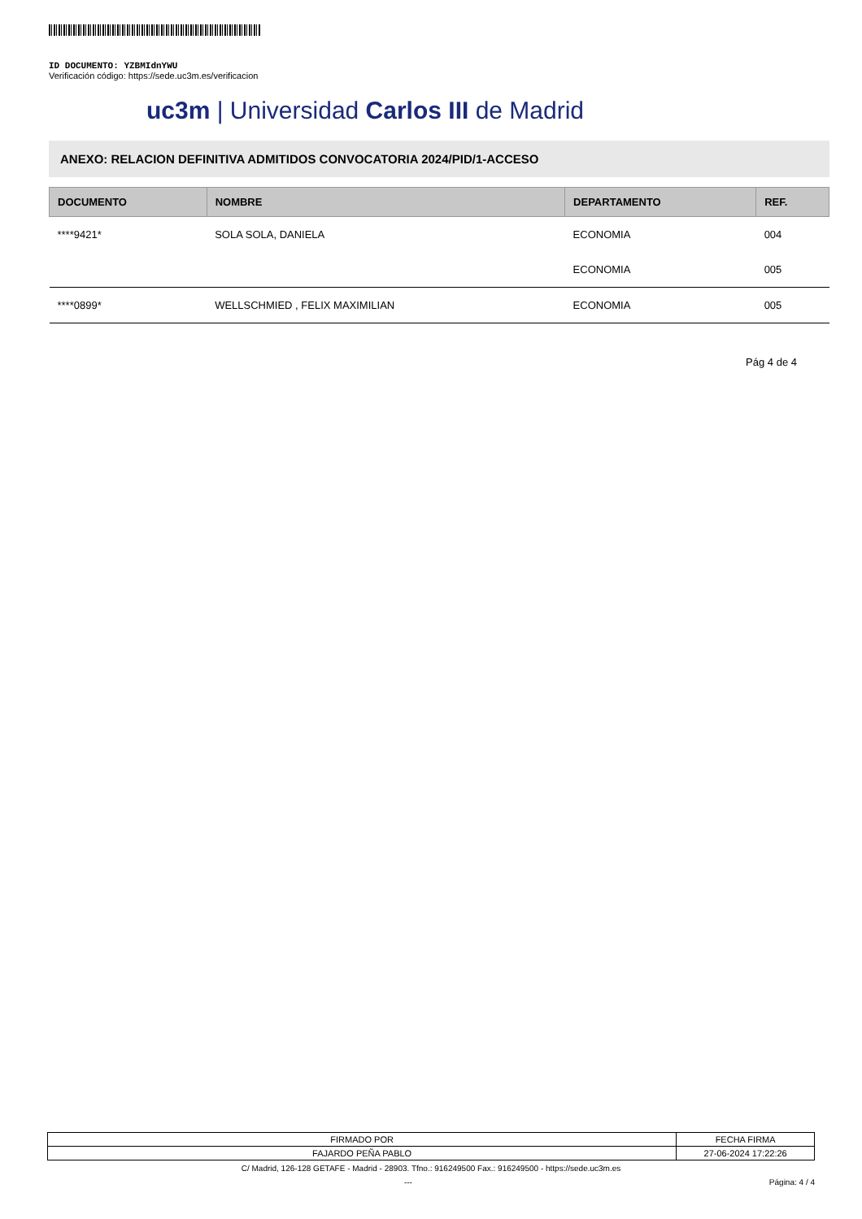ID DOCUMENTO: YZBMIdnYWU
Verificación código: https://sede.uc3m.es/verificacion
uc3m | Universidad Carlos III de Madrid
ANEXO: RELACION DEFINITIVA ADMITIDOS CONVOCATORIA 2024/PID/1-ACCESO
| DOCUMENTO | NOMBRE | DEPARTAMENTO | REF. |
| --- | --- | --- | --- |
| ****9421* | SOLA SOLA, DANIELA | ECONOMIA | 004 |
| | | ECONOMIA | 005 |
| ****0899* | WELLSCHMIED , FELIX MAXIMILIAN | ECONOMIA | 005 |
Pág 4 de 4
| FIRMADO POR | FECHA FIRMA |
| FAJARDO PEÑA PABLO | 27-06-2024 17:22:26 |
C/ Madrid, 126-128 GETAFE - Madrid - 28903. Tfno.: 916249500 Fax.: 916249500 - https://sede.uc3m.es
--- Página: 4 / 4